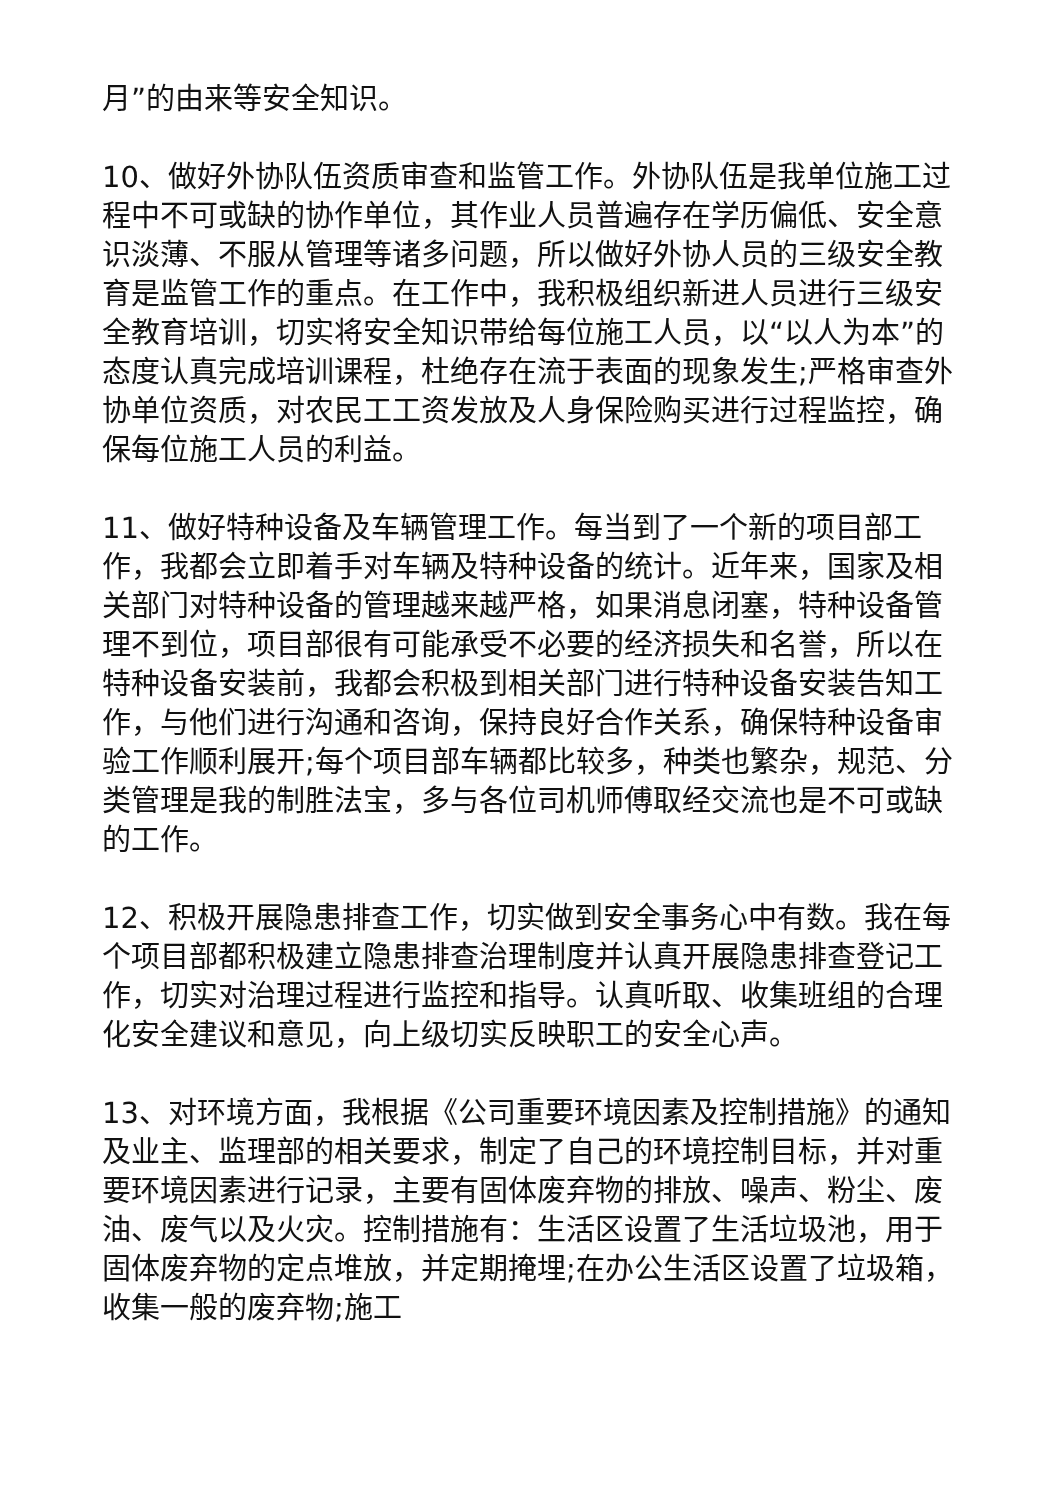月”的由来等安全知识。
10、做好外协队伍资质审查和监管工作。外协队伍是我单位施工过程中不可或缺的协作单位，其作业人员普遍存在学历偏低、安全意识淡薄、不服从管理等诸多问题，所以做好外协人员的三级安全教育是监管工作的重点。在工作中，我积极组织新进人员进行三级安全教育培训，切实将安全知识带给每位施工人员，以“以人为本”的态度认真完成培训课程，杜绝存在流于表面的现象发生;严格审查外协单位资质，对农民工工资发放及人身保险购买进行过程监控，确保每位施工人员的利益。
11、做好特种设备及车辆管理工作。每当到了一个新的项目部工作，我都会立即着手对车辆及特种设备的统计。近年来，国家及相关部门对特种设备的管理越来越严格，如果消息闭塞，特种设备管理不到位，项目部很有可能承受不必要的经济损失和名誉，所以在特种设备安装前，我都会积极到相关部门进行特种设备安装告知工作，与他们进行沟通和咨询，保持良好合作关系，确保特种设备审验工作顺利展开;每个项目部车辆都比较多，种类也繁杂，规范、分类管理是我的制胜法宝，多与各位司机师傅取经交流也是不可或缺的工作。
12、积极开展隐患排查工作，切实做到安全事务心中有数。我在每个项目部都积极建立隐患排查治理制度并认真开展隐患排查登记工作，切实对治理过程进行监控和指导。认真听取、收集班组的合理化安全建议和意见，向上级切实反映职工的安全心声。
13、对环境方面，我根据《公司重要环境因素及控制措施》的通知及业主、监理部的相关要求，制定了自己的环境控制目标，并对重要环境因素进行记录，主要有固体废弃物的排放、噪声、粉尘、废油、废气以及火灾。控制措施有：生活区设置了生活垃圾池，用于固体废弃物的定点堆放，并定期掩埋;在办公生活区设置了垃圾箱，收集一般的废弃物;施工